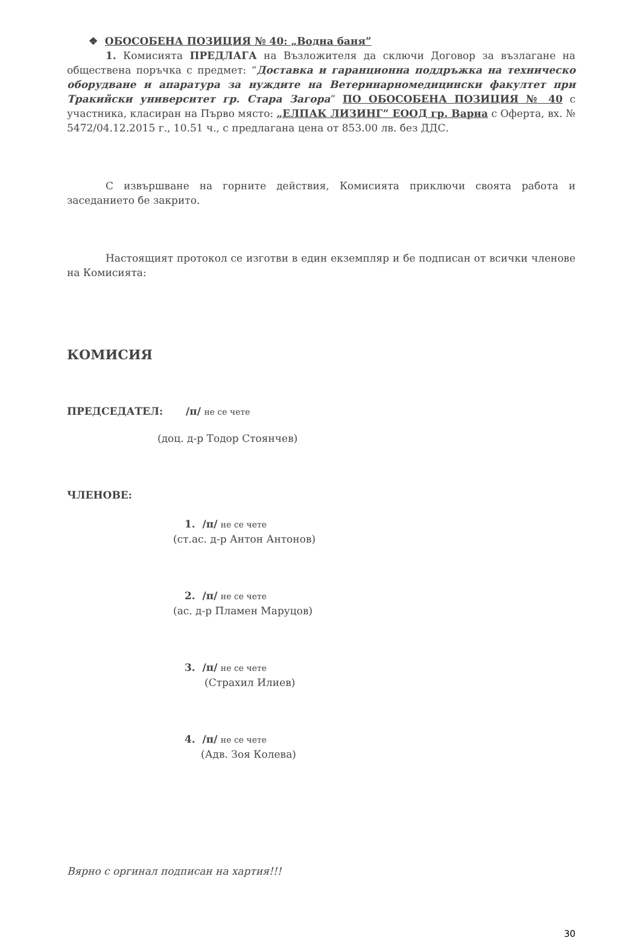❖ ОБОСОБЕНА ПОЗИЦИЯ № 40: „Водна баня”
1. Комисията ПРЕДЛАГА на Възложителя да сключи Договор за възлагане на обществена поръчка с предмет: “Доставка и гаранционна поддръжка на техническо оборудване и апаратура за нуждите на Ветеринарномедицински факултет при Тракийски университет гр. Стара Загора” ПО ОБОСОБЕНА ПОЗИЦИЯ № 40 с участника, класиран на Първо място: „ЕЛПАК ЛИЗИНГ” ЕООД гр. Варна с Оферта, вх. № 5472/04.12.2015 г., 10.51 ч., с предлагана цена от 853.00 лв. без ДДС.
С извършване на горните действия, Комисията приключи своята работа и заседанието бе закрито.
Настоящият протокол се изготви в един екземпляр и бе подписан от всички членове на Комисията:
КОМИСИЯ
ПРЕДСЕДАТЕЛ: /п/ не се чете
(доц. д-р Тодор Стоянчев)
ЧЛЕНОВЕ:
1. /п/ не се чете
(ст.ас. д-р Антон Антонов)
2. /п/ не се чете
(ас. д-р Пламен Маруцов)
3. /п/ не се чете
(Страхил Илиев)
4. /п/ не се чете
(Адв. Зоя Колева)
Вярно с оргинал подписан на хартия!!!
30